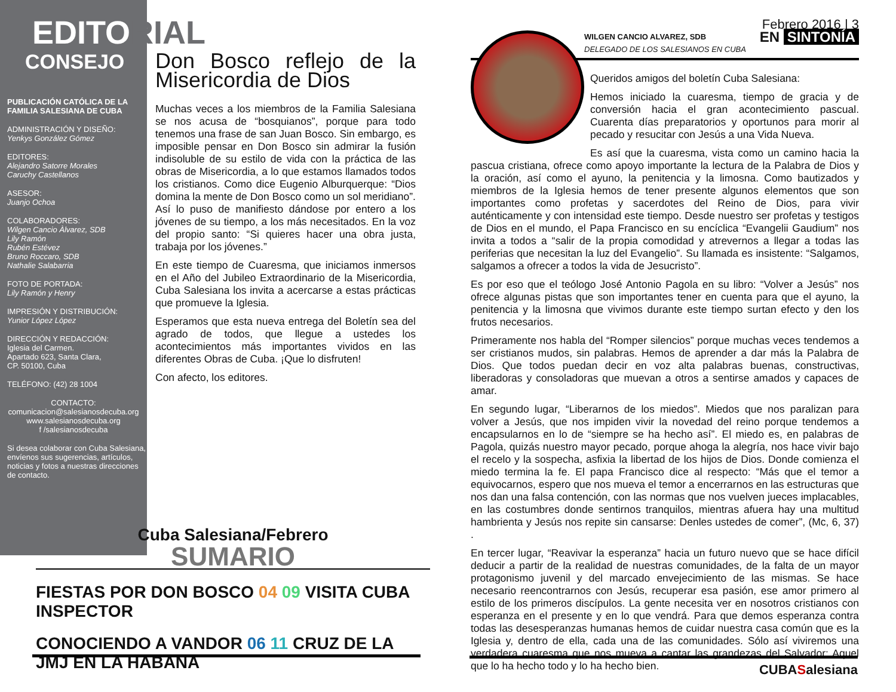EDITORIAL
CONSEJO
PUBLICACIÓN CATÓLICA DE LA FAMILIA SALESIANA DE CUBA
ADMINISTRACIÓN Y DISEÑO:
Yenkys González Gómez
EDITORES:
Alejandro Satorre Morales
Caruchy Castellanos
ASESOR:
Juanjo Ochoa
COLABORADORES:
Wilgen Cancio Àlvarez, SDB
Lily Ramón
Rubén Estévez
Bruno Roccaro, SDB
Nathalie Salabarria
FOTO DE PORTADA:
Lily Ramón y Henry
IMPRESIÓN Y DISTRIBUCIÓN:
Yunior López López
DIRECCIÓN Y REDACCIÓN:
Iglesia del Carmen.
Apartado 623, Santa Clara,
CP. 50100, Cuba
TELÉFONO: (42) 28 1004
CONTACTO:
comunicacion@salesianosdecuba.org
www.salesianosdecuba.org
f /salesianosdecuba
Si desea colaborar con Cuba Salesiana, envíenos sus sugerencias, artículos, noticias y fotos a nuestras direcciones de contacto.
Don Bosco reflejo de la Misericordia de Dios
Muchas veces a los miembros de la Familia Salesiana se nos acusa de “bosquianos”, porque para todo tenemos una frase de san Juan Bosco. Sin embargo, es imposible pensar en Don Bosco sin admirar la fusión indisoluble de su estilo de vida con la práctica de las obras de Misericordia, a lo que estamos llamados todos los cristianos. Como dice Eugenio Alburquerque: “Dios domina la mente de Don Bosco como un sol meridiano”. Así lo puso de manifiesto dándose por entero a los jóvenes de su tiempo, a los más necesitados. En la voz del propio santo: “Si quieres hacer una obra justa, trabaja por los jóvenes.”
En este tiempo de Cuaresma, que iniciamos inmersos en el Año del Jubileo Extraordinario de la Misericordia, Cuba Salesiana los invita a acercarse a estas prácticas que promueve la Iglesia.
Esperamos que esta nueva entrega del Boletín sea del agrado de todos, que llegue a ustedes los acontecimientos más importantes vividos en las diferentes Obras de Cuba. ¡Que lo disfruten!
Con afecto, los editores.
Febrero 2016 | 3
WILGEN CANCIO ALVAREZ, SDB
DELEGADO DE LOS SALESIANOS EN CUBA
EN SINTONÍA
Queridos amigos del boletín Cuba Salesiana:
Hemos iniciado la cuaresma, tiempo de gracia y de conversión hacia el gran acontecimiento pascual. Cuarenta días preparatorios y oportunos para morir al pecado y resucitar con Jesús a una Vida Nueva.
Es así que la cuaresma, vista como un camino hacia la pascua cristiana, ofrece como apoyo importante la lectura de la Palabra de Dios y la oración, así como el ayuno, la penitencia y la limosna. Como bautizados y miembros de la Iglesia hemos de tener presente algunos elementos que son importantes como profetas y sacerdotes del Reino de Dios, para vivir auténticamente y con intensidad este tiempo. Desde nuestro ser profetas y testigos de Dios en el mundo, el Papa Francisco en su encíclica “Evangelii Gaudium” nos invita a todos a “salir de la propia comodidad y atrevernos a llegar a todas las periferias que necesitan la luz del Evangelio”. Su llamada es insistente: “Salgamos, salgamos a ofrecer a todos la vida de Jesucristo”.
Es por eso que el teólogo José Antonio Pagola en su libro: “Volver a Jesús” nos ofrece algunas pistas que son importantes tener en cuenta para que el ayuno, la penitencia y la limosna que vivimos durante este tiempo surtan efecto y den los frutos necesarios.
Primeramente nos habla del “Romper silencios” porque muchas veces tendemos a ser cristianos mudos, sin palabras. Hemos de aprender a dar más la Palabra de Dios. Que todos puedan decir en voz alta palabras buenas, constructivas, liberadoras y consoladoras que muevan a otros a sentirse amados y capaces de amar.
En segundo lugar, “Liberarnos de los miedos”. Miedos que nos paralizan para volver a Jesús, que nos impiden vivir la novedad del reino porque tendemos a encapsularnos en lo de “siempre se ha hecho así”. El miedo es, en palabras de Pagola, quizás nuestro mayor pecado, porque ahoga la alegría, nos hace vivir bajo el recelo y la sospecha, asfixia la libertad de los hijos de Dios. Donde comienza el miedo termina la fe. El papa Francisco dice al respecto: “Más que el temor a equivocarnos, espero que nos mueva el temor a encerrarnos en las estructuras que nos dan una falsa contención, con las normas que nos vuelven jueces implacables, en las costumbres donde sentirnos tranquilos, mientras afuera hay una multitud hambrienta y Jesús nos repite sin cansarse: Denles ustedes de comer”, (Mc, 6, 37) .
En tercer lugar, “Reavivar la esperanza” hacia un futuro nuevo que se hace difícil deducir a partir de la realidad de nuestras comunidades, de la falta de un mayor protagonismo juvenil y del marcado envejecimiento de las mismas. Se hace necesario reencontrarnos con Jesús, recuperar esa pasión, ese amor primero al estilo de los primeros discípulos. La gente necesita ver en nosotros cristianos con esperanza en el presente y en lo que vendrá. Para que demos esperanza contra todas las desesperanzas humanas hemos de cuidar nuestra casa común que es la Iglesia y, dentro de ella, cada una de las comunidades. Sólo así viviremos una verdadera cuaresma que nos mueva a cantar las grandezas del Salvador: Aquel que lo ha hecho todo y lo ha hecho bien.
Cuba Salesiana/Febrero
SUMARIO
FIESTAS POR DON BOSCO 04 09 VISITA CUBA INSPECTOR
CONOCIENDO A VANDOR 06 11 CRUZ DE LA JMJ EN LA HABANA
CUBASalesiana